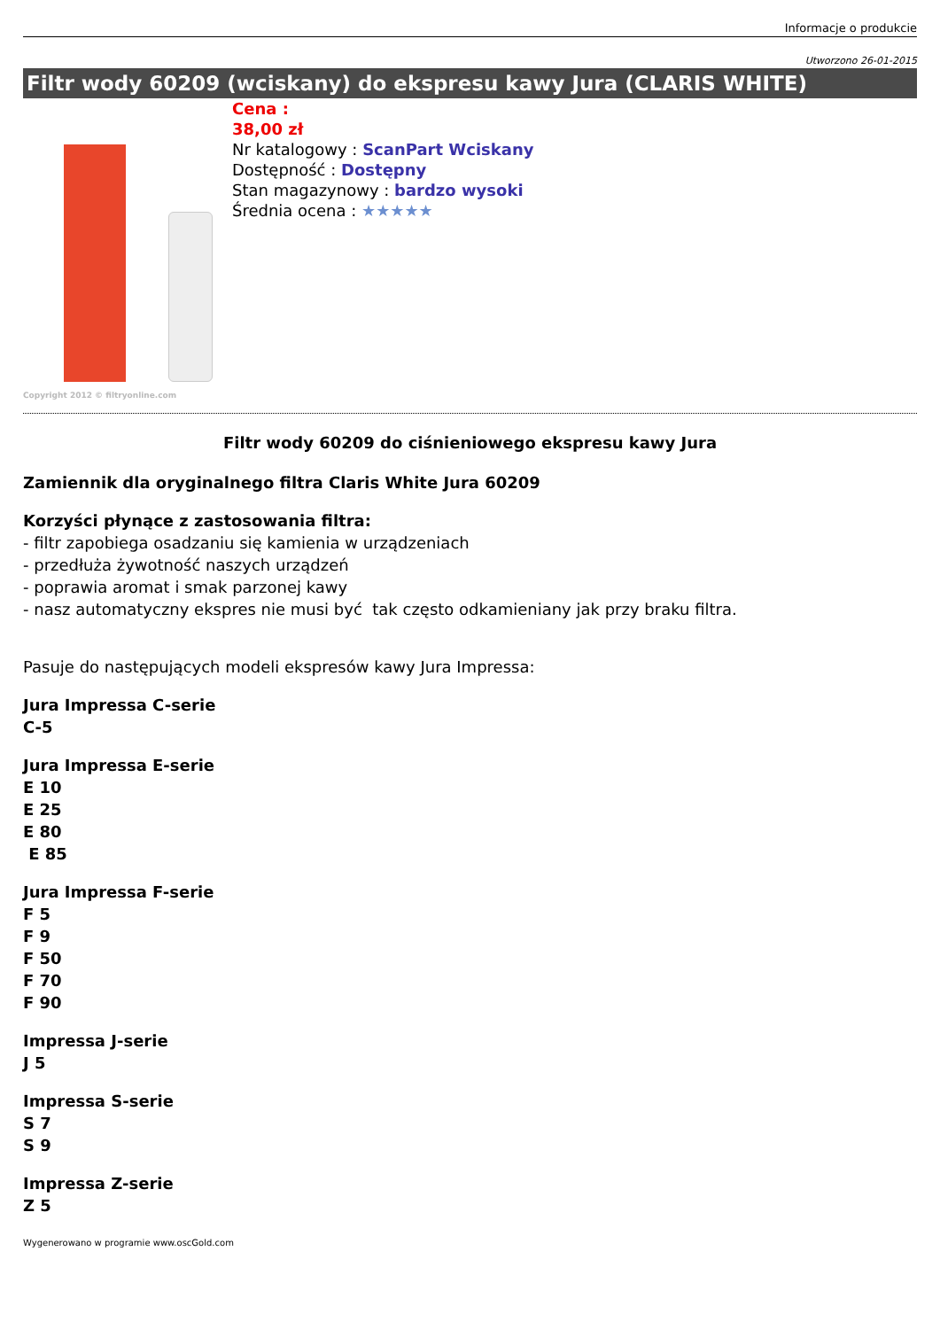Informacje o produkcie
Utworzono 26-01-2015
Filtr wody 60209 (wciskany) do ekspresu kawy Jura (CLARIS WHITE)
Copyright 2012 © filtryonline.com
Cena :
38,00 zł
Nr katalogowy : ScanPart Wciskany
Dostępność : Dostępny
Stan magazynowy : bardzo wysoki
Średnia ocena : ★★★★★
Filtr wody 60209 do ciśnieniowego ekspresu kawy Jura
Zamiennik dla oryginalnego filtra Claris White Jura 60209
Korzyści płynące z zastosowania filtra:
- filtr zapobiega osadzaniu się kamienia w urządzeniach
- przedłuża żywotność naszych urządzeń
- poprawia aromat i smak parzonej kawy
- nasz automatyczny ekspres nie musi być tak często odkamieniany jak przy braku filtra.
Pasuje do następujących modeli ekspresów kawy Jura Impressa:
Jura Impressa C-serie
C-5
Jura Impressa E-serie
E 10
E 25
E 80
E 85
Jura Impressa F-serie
F 5
F 9
F 50
F 70
F 90
Impressa J-serie
J 5
Impressa S-serie
S 7
S 9
Impressa Z-serie
Z 5
Wygenerowano w programie www.oscGold.com